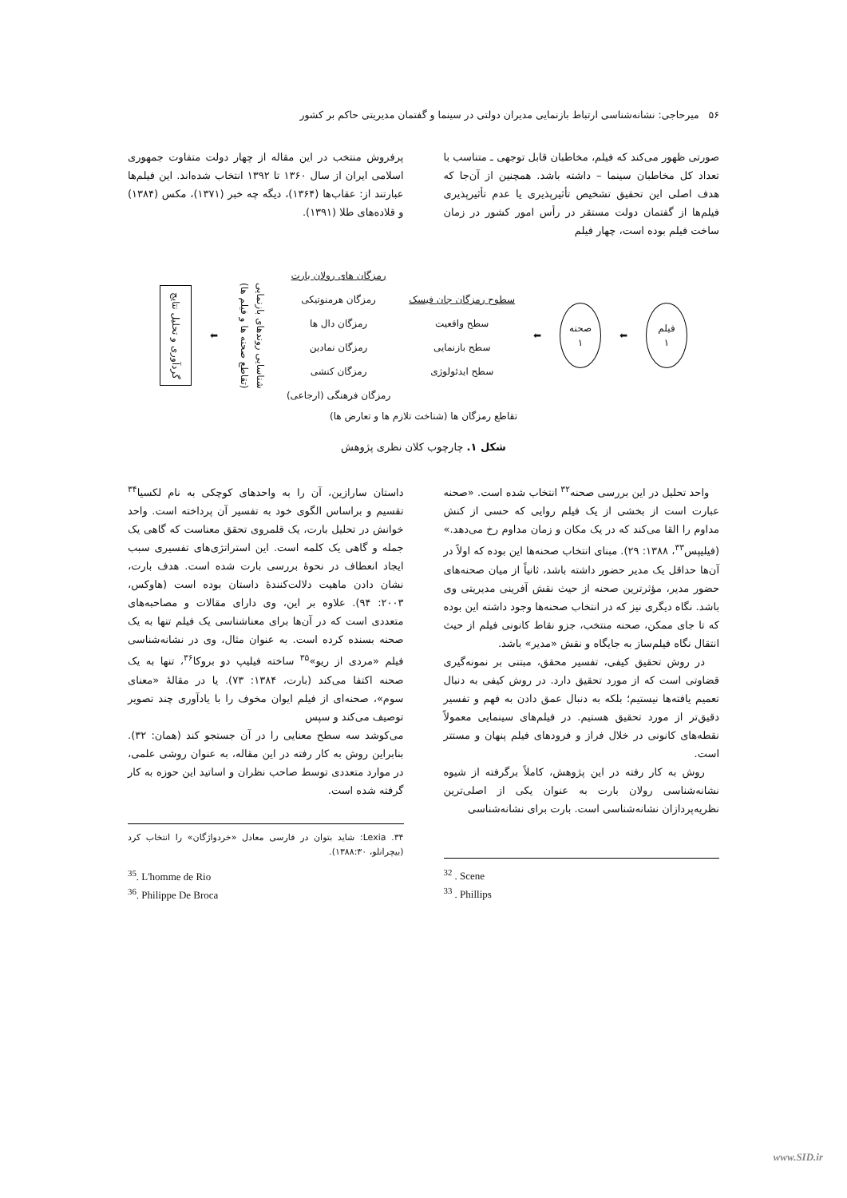۵۶ میرحاجی: نشانه‌شناسی ارتباط بازنمایی مدیران دولتی در سینما و گفتمان مدیریتی حاکم بر کشور
صورتی ظهور می‌کند که فیلم، مخاطبان قابل توجهی ـ متناسب با تعداد کل مخاطبان سینما – داشته باشد. همچنین از آن‌جا که هدف اصلی این تحقیق تشخیص تأثیرپذیری یا عدم تأثیرپذیری فیلم‌ها از گفتمان دولت مستقر در رأس امور کشور در زمان ساخت فیلم بوده است، چهار فیلم
پرفروش منتخب در این مقاله از چهار دولت متفاوت جمهوری اسلامی ایران از سال ۱۳۶۰ تا ۱۳۹۲ انتخاب شده‌اند. این فیلم‌ها عبارتند از: عقاب‌ها (۱۳۶۴)، دیگه چه خبر (۱۳۷۱)، مکس (۱۳۸۴) و قلاده‌های طلا (۱۳۹۱).
فیلم
۱
⬅
صحنه
۱
⬅
سطوح رمزگان جان فیسک
سطح واقعیت
سطح بازنمایی
سطح ایدئولوژی
رمزگان های رولان بارت
رمزگان هرمنوتیکی
رمزگان دال ها
رمزگان نمادین
رمزگان کنشی
رمزگان فرهنگی (ارجاعی)
شناسایی روندهای بازنمایی
(تقاطع صحنه ها و فیلم ها)
⬅
گردآوری و تحلیل نتایج
تقاطع رمزگان ها (شناخت تلازم ها و تعارض ها)
شکل ۱. چارچوب کلان نظری پژوهش
واحد تحلیل در این بررسی صحنه<sup>۳۲</sup> انتخاب شده است. «صحنه عبارت است از بخشی از یک فیلم روایی که حسی از کنش مداوم را القا می‌کند که در یک مکان و زمان مداوم رخ می‌دهد.» (فیلیپس<sup>۳۳</sup>، ۱۳۸۸: ۲۹). مبنای انتخاب صحنه‌ها این بوده که اولاً در آن‌ها حداقل یک مدیر حضور داشته باشد، ثانیاً از میان صحنه‌های حضور مدیر، مؤثرترین صحنه از حیث نقش آفرینی مدیریتی وی باشد. نگاه دیگری نیز که در انتخاب صحنه‌ها وجود داشته این بوده که تا جای ممکن، صحنه منتخب، جزو نقاط کانونی فیلم از حیث انتقال نگاه فیلم‌ساز به جایگاه و نقش «مدیر» باشد.
در روش تحقیق کیفی، تفسیر محقق، مبتنی بر نمونه‌گیری قضاوتی است که از مورد تحقیق دارد. در روش کیفی به دنبال تعمیم یافته‌ها نیستیم؛ بلکه به دنبال عمق دادن به فهم و تفسیر دقیق‌تر از مورد تحقیق هستیم. در فیلم‌های سینمایی معمولاً نقطه‌های کانونی در خلال فراز و فرودهای فیلم پنهان و مستتر است.
روش به کار رفته در این پژوهش، کاملاً برگرفته از شیوه نشانه‌شناسی رولان بارت به عنوان یکی از اصلی‌ترین نظریه‌پردازان نشانه‌شناسی است. بارت برای نشانه‌شناسی
<sup>32</sup> . Scene
<sup>33</sup> . Phillips
داستان سارازین، آن را به واحدهای کوچکی به نام لکسیا<sup>۳۴</sup> تقسیم و براساس الگوی خود به تفسیر آن پرداخته است. واحد خوانش در تحلیل بارت، یک قلمروی تحقق معناست که گاهی یک جمله و گاهی یک کلمه است. این استراتژی‌های تفسیری سبب ایجاد انعطاف در نحوهٔ بررسی بارت شده است. هدف بارت، نشان دادن ماهیت دلالت‌کنندهٔ داستان بوده است (هاوکس، ۲۰۰۳: ۹۴). علاوه بر این، وی دارای مقالات و مصاحبه‌های متعددی است که در آن‌ها برای معناشناسی یک فیلم تنها به یک صحنه بسنده کرده است. به عنوان مثال، وی در نشانه‌شناسی فیلم «مردی از ریو»<sup>۳۵</sup> ساخته فیلیپ دو بروکا<sup>۳۶</sup>، تنها به یک صحنه اکتفا می‌کند (بارت، ۱۳۸۴: ۷۳). یا در مقالهٔ «معنای سوم»، صحنه‌ای از فیلم ایوان مخوف را با یادآوری چند تصویر توصیف می‌کند و سپس
می‌کوشد سه سطح معنایی را در آن جستجو کند (همان: ۳۲). بنابراین روش به کار رفته در این مقاله، به عنوان روشی علمی، در موارد متعددی توسط صاحب نظران و اساتید این حوزه به کار گرفته شده است.
۳۴. Lexia: شاید بتوان در فارسی معادل «خردواژگان» را انتخاب کرد (بیچرانلو، ۱۳۸۸:۳۰).
<sup>35</sup>. L'homme de Rio
<sup>36</sup>. Philippe De Broca
www.SID.ir